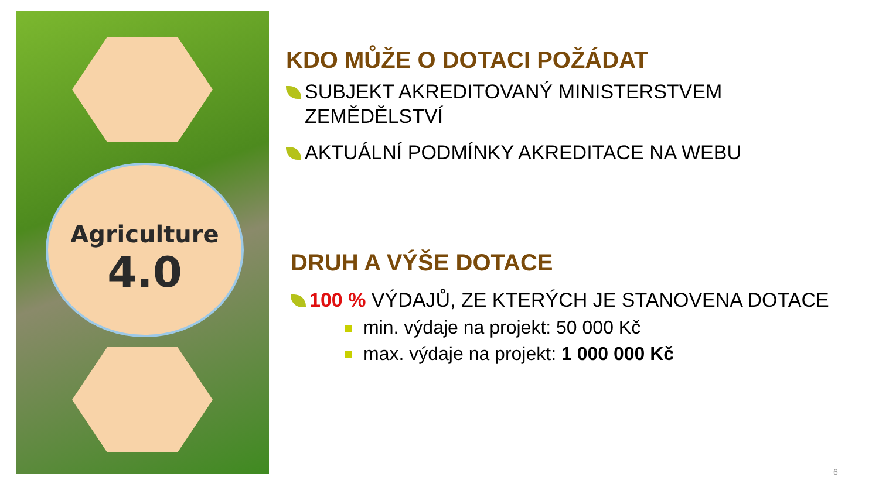Agriculture
4.0
KDO MŮŽE O DOTACI POŽÁDAT
SUBJEKT AKREDITOVANÝ MINISTERSTVEM ZEMĚDĚLSTVÍ
AKTUÁLNÍ PODMÍNKY AKREDITACE NA WEBU
DRUH A VÝŠE DOTACE
100 % VÝDAJŮ, ZE KTERÝCH JE STANOVENA DOTACE
min. výdaje na projekt: 50 000 Kč
max. výdaje na projekt: 1 000 000 Kč
6